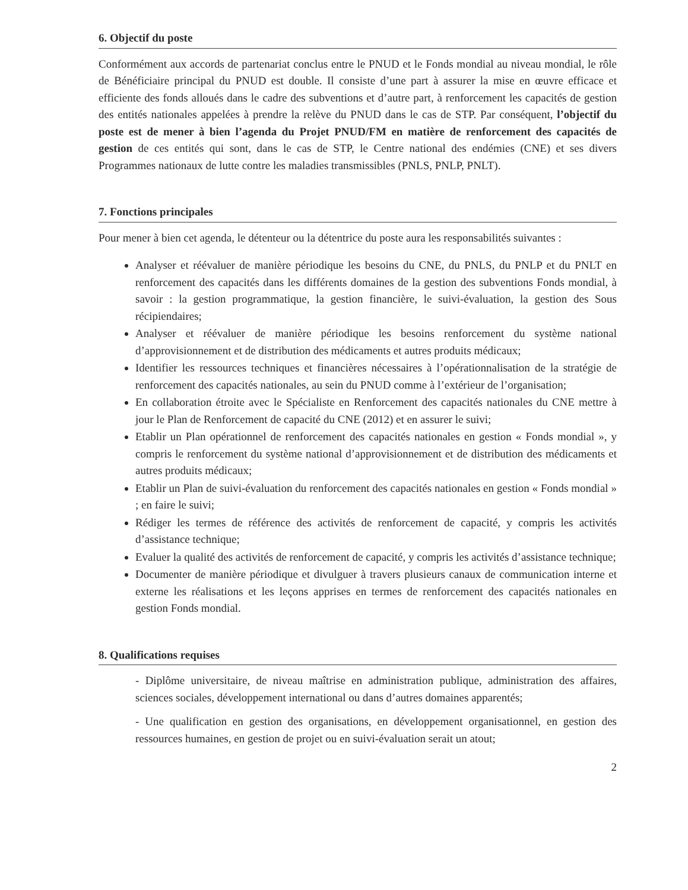6. Objectif du poste
Conformément aux accords de partenariat conclus entre le PNUD et le Fonds mondial au niveau mondial, le rôle de Bénéficiaire principal du PNUD est double. Il consiste d’une part à assurer la mise en œuvre efficace et efficiente des fonds alloués dans le cadre des subventions et d’autre part, à renforcement les capacités de gestion des entités nationales appelées à prendre la relève du PNUD dans le cas de STP. Par conséquent, l’objectif du poste est de mener à bien l’agenda du Projet PNUD/FM en matière de renforcement des capacités de gestion de ces entités qui sont, dans le cas de STP, le Centre national des endémies (CNE) et ses divers Programmes nationaux de lutte contre les maladies transmissibles (PNLS, PNLP, PNLT).
7. Fonctions principales
Pour mener à bien cet agenda, le détenteur ou la détentrice du poste aura les responsabilités suivantes :
Analyser et réévaluer de manière périodique les besoins du CNE, du PNLS, du PNLP et du PNLT en renforcement des capacités dans les différents domaines de la gestion des subventions Fonds mondial, à savoir : la gestion programmatique, la gestion financière, le suivi-évaluation, la gestion des Sous récipiendaires;
Analyser et réévaluer de manière périodique les besoins renforcement du système national d’approvisionnement et de distribution des médicaments et autres produits médicaux;
Identifier les ressources techniques et financières nécessaires à l’opérationnalisation de la stratégie de renforcement des capacités nationales, au sein du PNUD comme à l’extérieur de l’organisation;
En collaboration étroite avec le Spécialiste en Renforcement des capacités nationales du CNE mettre à jour le Plan de Renforcement de capacité du CNE (2012) et en assurer le suivi;
Etablir un Plan opérationnel de renforcement des capacités nationales en gestion « Fonds mondial », y compris le renforcement du système national d’approvisionnement et de distribution des médicaments et autres produits médicaux;
Etablir un Plan de suivi-évaluation du renforcement des capacités nationales en gestion « Fonds mondial » ; en faire le suivi;
Rédiger les termes de référence des activités de renforcement de capacité, y compris les activités d’assistance technique;
Evaluer la qualité des activités de renforcement de capacité, y compris les activités d’assistance technique;
Documenter de manière périodique et divulguer à travers plusieurs canaux de communication interne et externe les réalisations et les leçons apprises en termes de renforcement des capacités nationales en gestion Fonds mondial.
8. Qualifications requises
- Diplôme universitaire, de niveau maîtrise en administration publique, administration des affaires, sciences sociales, développement international ou dans d’autres domaines apparentés;
- Une qualification en gestion des organisations, en développement organisationnel, en gestion des ressources humaines, en gestion de projet ou en suivi-évaluation serait un atout;
2